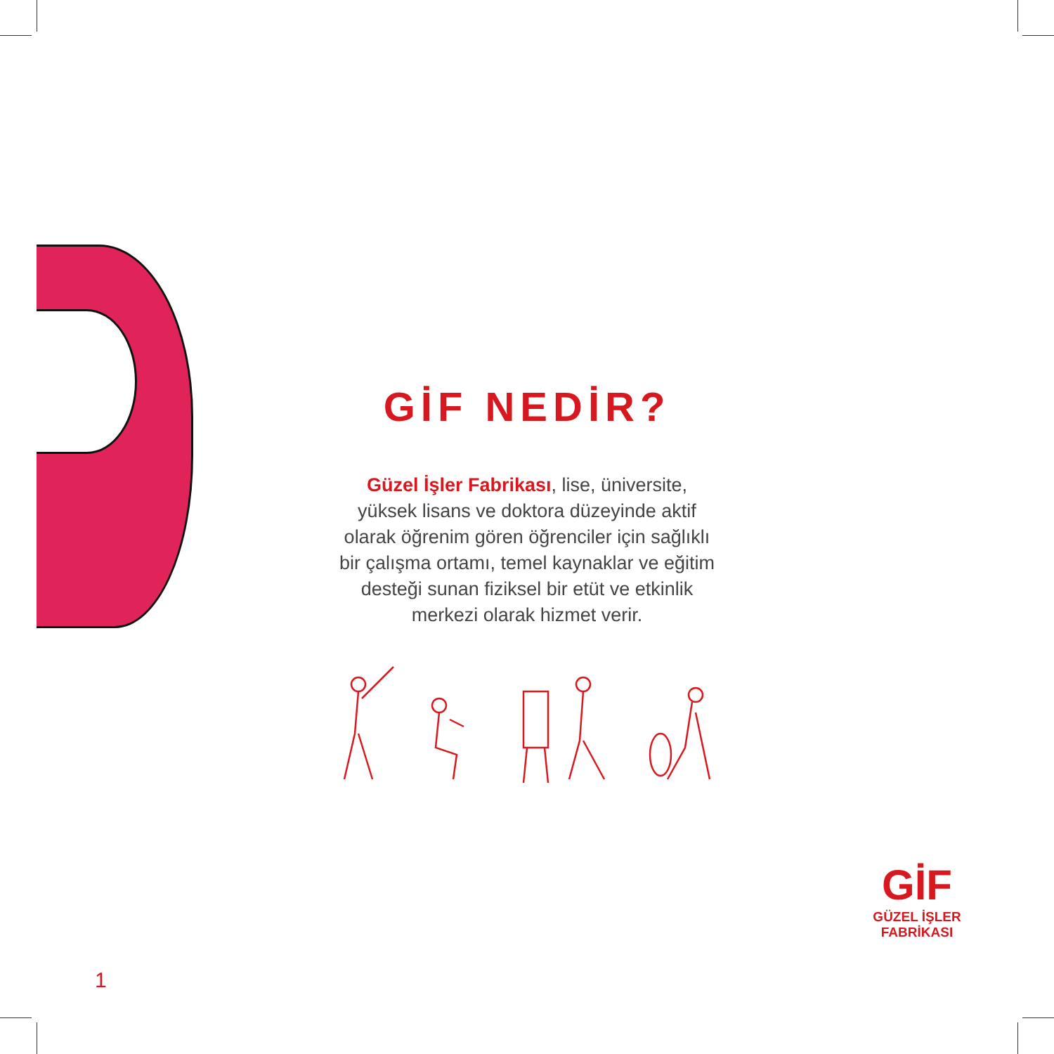GİF NEDİR?
Güzel İşler Fabrikası, lise, üniversite, yüksek lisans ve doktora düzeyinde aktif olarak öğrenim gören öğrenciler için sağlıklı bir çalışma ortamı, temel kaynaklar ve eğitim desteği sunan fiziksel bir etüt ve etkinlik merkezi olarak hizmet verir.
GİF
GÜZEL İŞLER
FABRİKASI
1